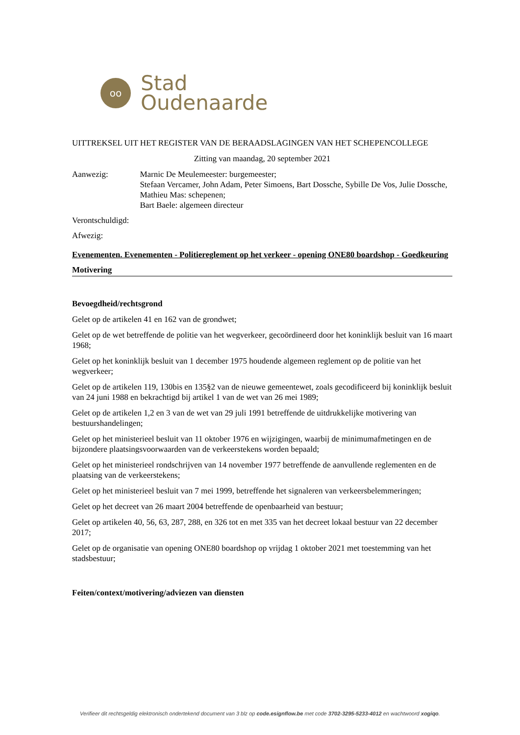oo
Stad
Oudenaarde
UITTREKSEL UIT HET REGISTER VAN DE BERAADSLAGINGEN VAN HET SCHEPENCOLLEGE
Zitting van maandag, 20 september 2021
Aanwezig: Marnic De Meulemeester: burgemeester;
Stefaan Vercamer, John Adam, Peter Simoens, Bart Dossche, Sybille De Vos, Julie Dossche, Mathieu Mas: schepenen;
Bart Baele: algemeen directeur
Verontschuldigd:
Afwezig:
Evenementen. Evenementen - Politiereglement op het verkeer - opening ONE80 boardshop - Goedkeuring
Motivering
Bevoegdheid/rechtsgrond
Gelet op de artikelen 41 en 162 van de grondwet;
Gelet op de wet betreffende de politie van het wegverkeer, gecoördineerd door het koninklijk besluit van 16 maart 1968;
Gelet op het koninklijk besluit van 1 december 1975 houdende algemeen reglement op de politie van het wegverkeer;
Gelet op de artikelen 119, 130bis en 135§2 van de nieuwe gemeentewet, zoals gecodificeerd bij koninklijk besluit van 24 juni 1988 en bekrachtigd bij artikel 1 van de wet van 26 mei 1989;
Gelet op de artikelen 1,2 en 3 van de wet van 29 juli 1991 betreffende de uitdrukkelijke motivering van bestuurshandelingen;
Gelet op het ministerieel besluit van 11 oktober 1976 en wijzigingen, waarbij de minimumafmetingen en de bijzondere plaatsingsvoorwaarden van de verkeerstekens worden bepaald;
Gelet op het ministerieel rondschrijven van 14 november 1977 betreffende de aanvullende reglementen en de plaatsing van de verkeerstekens;
Gelet op het ministerieel besluit van 7 mei 1999, betreffende het signaleren van verkeersbelemmeringen;
Gelet op het decreet van 26 maart 2004 betreffende de openbaarheid van bestuur;
Gelet op artikelen 40, 56, 63, 287, 288, en 326 tot en met 335 van het decreet lokaal bestuur van 22 december 2017;
Gelet op de organisatie van opening ONE80 boardshop op vrijdag 1 oktober 2021 met toestemming van het stadsbestuur;
Feiten/context/motivering/adviezen van diensten
Verifieer dit rechtsgeldig elektronisch ondertekend document van 3 blz op code.esignflow.be met code 3702-3295-5233-4012 en wachtwoord xogiqo.